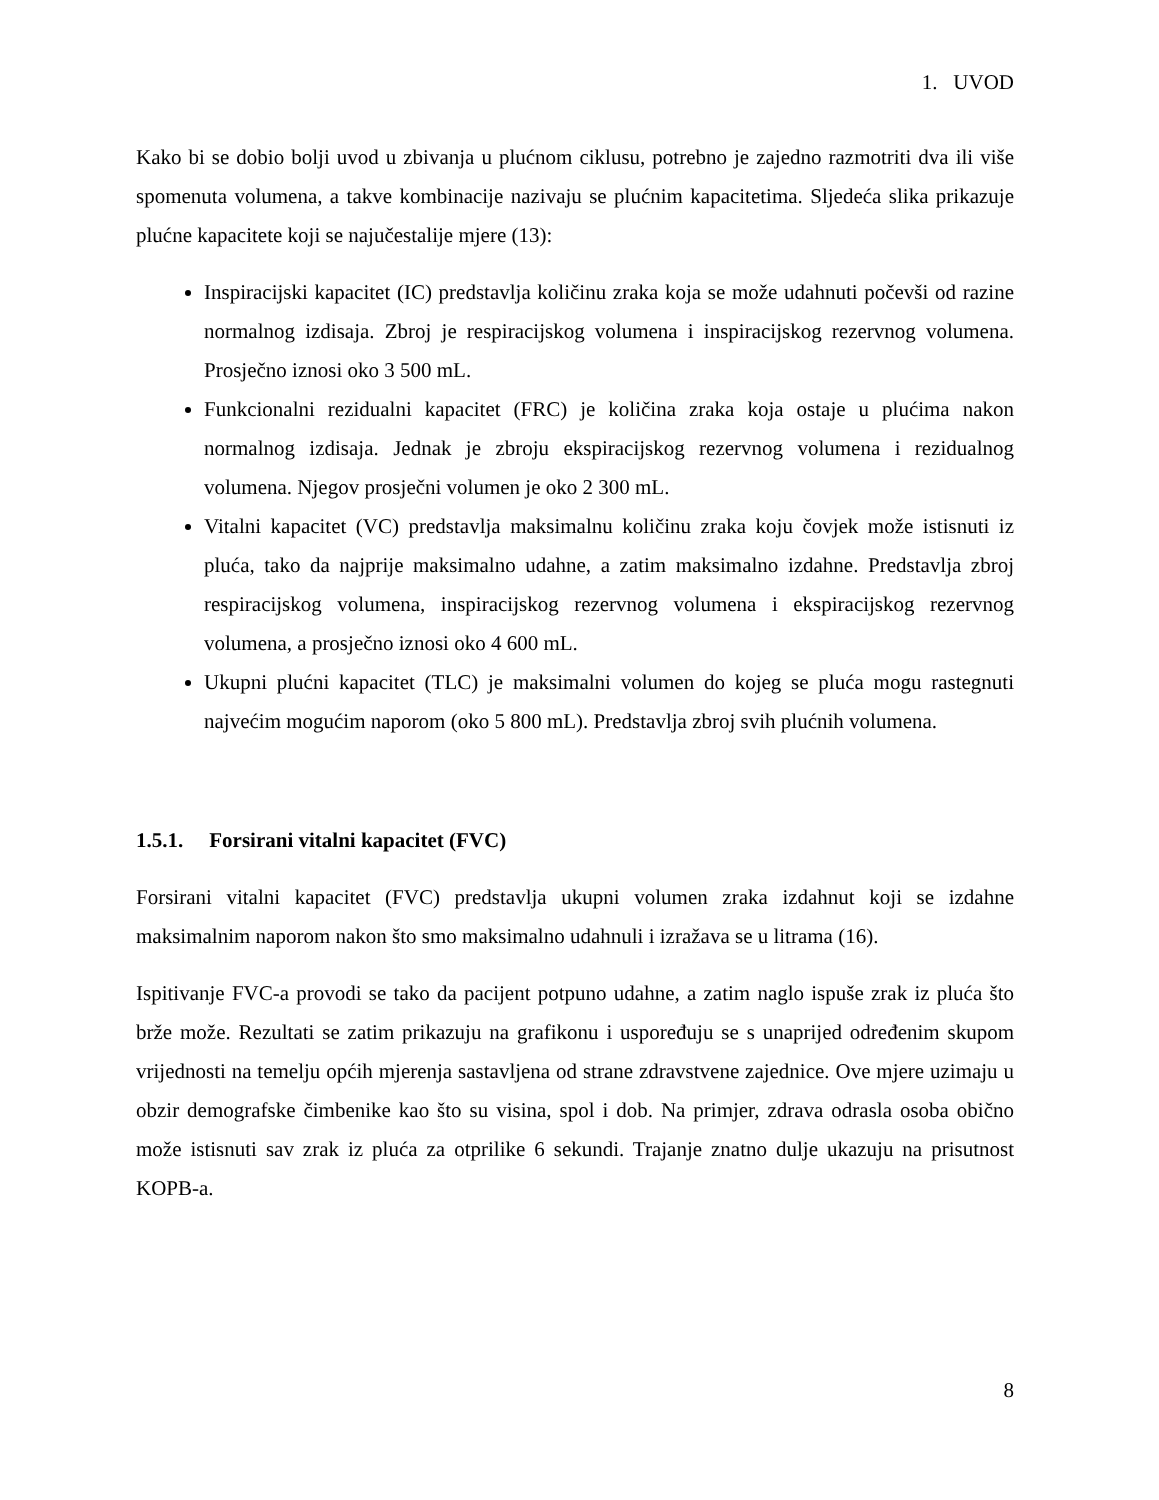1. UVOD
Kako bi se dobio bolji uvod u zbivanja u plućnom ciklusu, potrebno je zajedno razmotriti dva ili više spomenuta volumena, a takve kombinacije nazivaju se plućnim kapacitetima. Sljedeća slika prikazuje plućne kapacitete koji se najučestalije mjere (13):
Inspiracijski kapacitet (IC) predstavlja količinu zraka koja se može udahnuti počevši od razine normalnog izdisaja. Zbroj je respiracijskog volumena i inspiracijskog rezervnog volumena. Prosječno iznosi oko 3 500 mL.
Funkcionalni rezidualni kapacitet (FRC) je količina zraka koja ostaje u plućima nakon normalnog izdisaja. Jednak je zbroju ekspiracijskog rezervnog volumena i rezidualnog volumena. Njegov prosječni volumen je oko 2 300 mL.
Vitalni kapacitet (VC) predstavlja maksimalnu količinu zraka koju čovjek može istisnuti iz pluća, tako da najprije maksimalno udahne, a zatim maksimalno izdahne. Predstavlja zbroj respiracijskog volumena, inspiracijskog rezervnog volumena i ekspiracijskog rezervnog volumena, a prosječno iznosi oko 4 600 mL.
Ukupni plućni kapacitet (TLC) je maksimalni volumen do kojeg se pluća mogu rastegnuti najvećim mogućim naporom (oko 5 800 mL). Predstavlja zbroj svih plućnih volumena.
1.5.1. Forsirani vitalni kapacitet (FVC)
Forsirani vitalni kapacitet (FVC) predstavlja ukupni volumen zraka izdahnut koji se izdahne maksimalnim naporom nakon što smo maksimalno udahnuli i izražava se u litrama (16).
Ispitivanje FVC-a provodi se tako da pacijent potpuno udahne, a zatim naglo ispuše zrak iz pluća što brže može. Rezultati se zatim prikazuju na grafikonu i uspoređuju se s unaprijed određenim skupom vrijednosti na temelju općih mjerenja sastavljena od strane zdravstvene zajednice. Ove mjere uzimaju u obzir demografske čimbenike kao što su visina, spol i dob. Na primjer, zdrava odrasla osoba obično može istisnuti sav zrak iz pluća za otprilike 6 sekundi. Trajanje znatno dulje ukazuju na prisutnost KOPB-a.
8